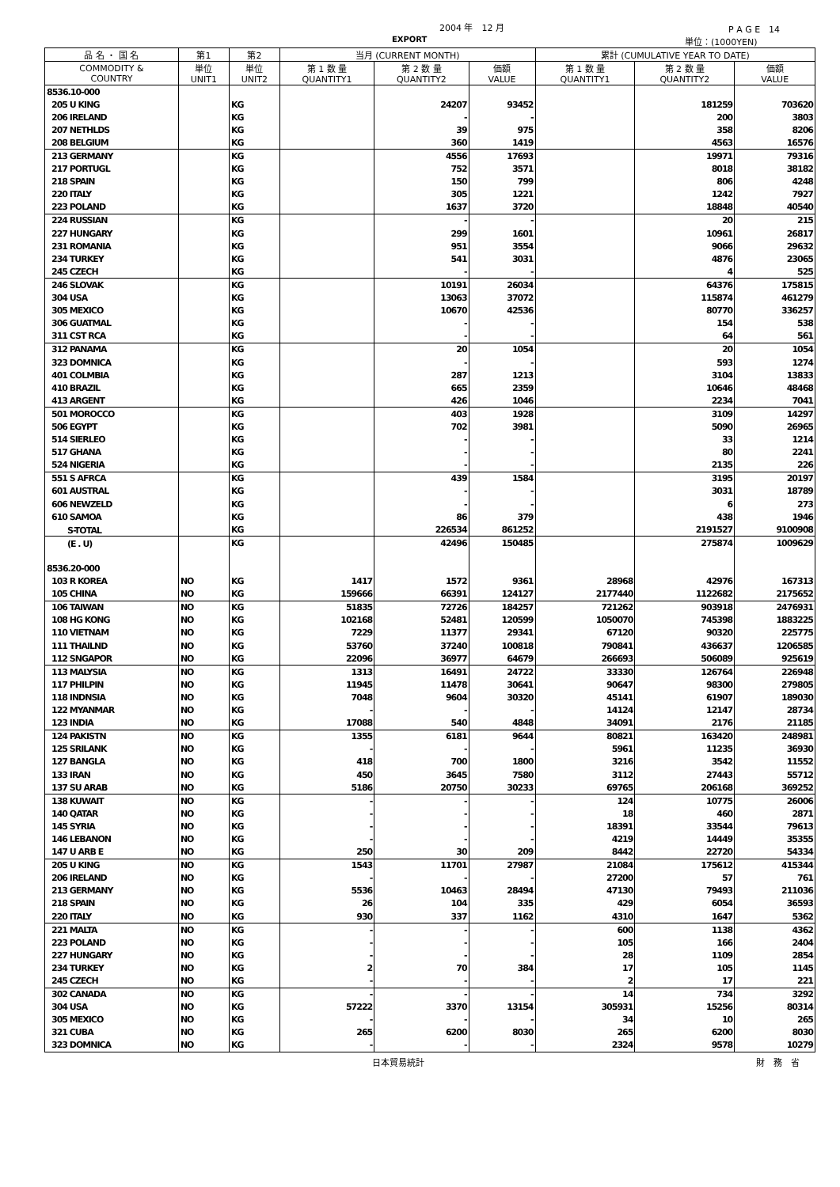2004 年　12 月 P A G E　14
EXPORT 単位：(1000YEN)
| 品 名 ・ 国 名 | 第1 | 第2 | 当月 (CURRENT MONTH) | | | 累計 (CUMULATIVE YEAR TO DATE) | | |
| --- | --- | --- | --- | --- | --- | --- | --- | --- |
| COMMODITY & COUNTRY | 単位 UNIT1 | 単位 UNIT2 | 第 1 数 量 QUANTITY1 | 第 2 数 量 QUANTITY2 | 価額 VALUE | 第 1 数 量 QUANTITY1 | 第 2 数 量 QUANTITY2 | 価額 VALUE |
| 8536.10-000 | | | | | | | | |
| 205 U KING | | KG | | 24207 | 93452 | | 181259 | 703620 |
| 206 IRELAND | | KG | | - | - | | 200 | 3803 |
| 207 NETHLDS | | KG | | 39 | 975 | | 358 | 8206 |
| 208 BELGIUM | | KG | | 360 | 1419 | | 4563 | 16576 |
| 213 GERMANY | | KG | | 4556 | 17693 | | 19971 | 79316 |
| 217 PORTUGL | | KG | | 752 | 3571 | | 8018 | 38182 |
| 218 SPAIN | | KG | | 150 | 799 | | 806 | 4248 |
| 220 ITALY | | KG | | 305 | 1221 | | 1242 | 7927 |
| 223 POLAND | | KG | | 1637 | 3720 | | 18848 | 40540 |
| 224 RUSSIAN | | KG | | - | - | | 20 | 215 |
| 227 HUNGARY | | KG | | 299 | 1601 | | 10961 | 26817 |
| 231 ROMANIA | | KG | | 951 | 3554 | | 9066 | 29632 |
| 234 TURKEY | | KG | | 541 | 3031 | | 4876 | 23065 |
| 245 CZECH | | KG | | - | - | | 4 | 525 |
| 246 SLOVAK | | KG | | 10191 | 26034 | | 64376 | 175815 |
| 304 USA | | KG | | 13063 | 37072 | | 115874 | 461279 |
| 305 MEXICO | | KG | | 10670 | 42536 | | 80770 | 336257 |
| 306 GUATMAL | | KG | | - | - | | 154 | 538 |
| 311 CST RCA | | KG | | - | - | | 64 | 561 |
| 312 PANAMA | | KG | | 20 | 1054 | | 20 | 1054 |
| 323 DOMNICA | | KG | | - | - | | 593 | 1274 |
| 401 COLMBIA | | KG | | 287 | 1213 | | 3104 | 13833 |
| 410 BRAZIL | | KG | | 665 | 2359 | | 10646 | 48468 |
| 413 ARGENT | | KG | | 426 | 1046 | | 2234 | 7041 |
| 501 MOROCCO | | KG | | 403 | 1928 | | 3109 | 14297 |
| 506 EGYPT | | KG | | 702 | 3981 | | 5090 | 26965 |
| 514 SIERLEO | | KG | | - | - | | 33 | 1214 |
| 517 GHANA | | KG | | - | - | | 80 | 2241 |
| 524 NIGERIA | | KG | | - | - | | 2135 | 226 |
| 551 S AFRCA | | KG | | 439 | 1584 | | 3195 | 20197 |
| 601 AUSTRAL | | KG | | - | - | | 3031 | 18789 |
| 606 NEWZELD | | KG | | - | - | | 6 | 273 |
| 610 SAMOA | | KG | | 86 | 379 | | 438 | 1946 |
| S-TOTAL | | KG | | 226534 | 861252 | | 2191527 | 9100908 |
| (E . U) | | KG | | 42496 | 150485 | | 275874 | 1009629 |
| 8536.20-000 | | | | | | | | |
| 103 R KOREA | NO | KG | 1417 | 1572 | 9361 | 28968 | 42976 | 167313 |
| 105 CHINA | NO | KG | 159666 | 66391 | 124127 | 2177440 | 1122682 | 2175652 |
| 106 TAIWAN | NO | KG | 51835 | 72726 | 184257 | 721262 | 903918 | 2476931 |
| 108 HG KONG | NO | KG | 102168 | 52481 | 120599 | 1050070 | 745398 | 1883225 |
| 110 VIETNAM | NO | KG | 7229 | 11377 | 29341 | 67120 | 90320 | 225775 |
| 111 THAILND | NO | KG | 53760 | 37240 | 100818 | 790841 | 436637 | 1206585 |
| 112 SNGAPOR | NO | KG | 22096 | 36977 | 64679 | 266693 | 506089 | 925619 |
| 113 MALYSIA | NO | KG | 1313 | 16491 | 24722 | 33330 | 126764 | 226948 |
| 117 PHILPIN | NO | KG | 11945 | 11478 | 30641 | 90647 | 98300 | 279805 |
| 118 INDNSIA | NO | KG | 7048 | 9604 | 30320 | 45141 | 61907 | 189030 |
| 122 MYANMAR | NO | KG | - | - | - | 14124 | 12147 | 28734 |
| 123 INDIA | NO | KG | 17088 | 540 | 4848 | 34091 | 2176 | 21185 |
| 124 PAKISTN | NO | KG | 1355 | 6181 | 9644 | 80821 | 163420 | 248981 |
| 125 SRILANK | NO | KG | - | - | - | 5961 | 11235 | 36930 |
| 127 BANGLA | NO | KG | 418 | 700 | 1800 | 3216 | 3542 | 11552 |
| 133 IRAN | NO | KG | 450 | 3645 | 7580 | 3112 | 27443 | 55712 |
| 137 SU ARAB | NO | KG | 5186 | 20750 | 30233 | 69765 | 206168 | 369252 |
| 138 KUWAIT | NO | KG | - | - | - | 124 | 10775 | 26006 |
| 140 QATAR | NO | KG | - | - | - | 18 | 460 | 2871 |
| 145 SYRIA | NO | KG | - | - | - | 18391 | 33544 | 79613 |
| 146 LEBANON | NO | KG | - | - | - | 4219 | 14449 | 35355 |
| 147 U ARB E | NO | KG | 250 | 30 | 209 | 8442 | 22720 | 54334 |
| 205 U KING | NO | KG | 1543 | 11701 | 27987 | 21084 | 175612 | 415344 |
| 206 IRELAND | NO | KG | - | - | - | 27200 | 57 | 761 |
| 213 GERMANY | NO | KG | 5536 | 10463 | 28494 | 47130 | 79493 | 211036 |
| 218 SPAIN | NO | KG | 26 | 104 | 335 | 429 | 6054 | 36593 |
| 220 ITALY | NO | KG | 930 | 337 | 1162 | 4310 | 1647 | 5362 |
| 221 MALTA | NO | KG | - | - | - | 600 | 1138 | 4362 |
| 223 POLAND | NO | KG | - | - | - | 105 | 166 | 2404 |
| 227 HUNGARY | NO | KG | - | - | - | 28 | 1109 | 2854 |
| 234 TURKEY | NO | KG | 2 | 70 | 384 | 17 | 105 | 1145 |
| 245 CZECH | NO | KG | - | - | - | 2 | 17 | 221 |
| 302 CANADA | NO | KG | - | - | - | 14 | 734 | 3292 |
| 304 USA | NO | KG | 57222 | 3370 | 13154 | 305931 | 15256 | 80314 |
| 305 MEXICO | NO | KG | - | - | - | 34 | 10 | 265 |
| 321 CUBA | NO | KG | 265 | 6200 | 8030 | 265 | 6200 | 8030 |
| 323 DOMNICA | NO | KG | - | - | - | 2324 | 9578 | 10279 |
日本貿易統計 財　務　省